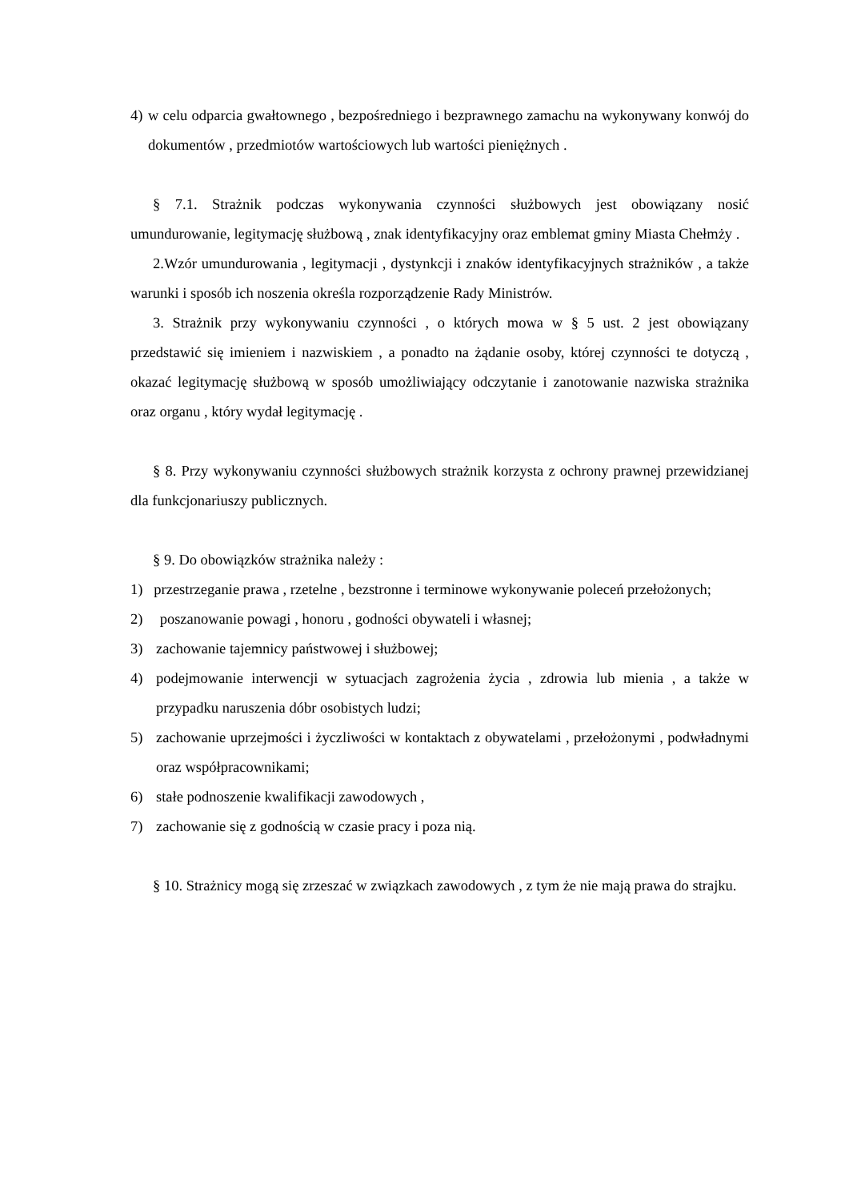4) w celu odparcia gwałtownego , bezpośredniego i bezprawnego zamachu na wykonywany konwój do dokumentów , przedmiotów wartościowych lub wartości pieniężnych .
§ 7.1. Strażnik podczas wykonywania czynności służbowych jest obowiązany nosić umundurowanie, legitymację służbową , znak identyfikacyjny oraz emblemat gminy Miasta Chełmży .
2.Wzór umundurowania , legitymacji , dystynkcji i znaków identyfikacyjnych strażników , a także warunki i sposób ich noszenia określa rozporządzenie Rady Ministrów.
3. Strażnik przy wykonywaniu czynności , o których mowa w § 5 ust. 2 jest obowiązany przedstawić się imieniem i nazwiskiem , a ponadto na żądanie osoby, której czynności te dotyczą , okazać legitymację służbową w sposób umożliwiający odczytanie i zanotowanie nazwiska strażnika oraz organu , który wydał legitymację .
§ 8. Przy wykonywaniu czynności służbowych strażnik korzysta z ochrony prawnej przewidzianej dla funkcjonariuszy publicznych.
§ 9. Do obowiązków strażnika należy :
1) przestrzeganie prawa , rzetelne , bezstronne i terminowe wykonywanie poleceń przełożonych;
2) poszanowanie powagi , honoru , godności obywateli i własnej;
3) zachowanie tajemnicy państwowej i służbowej;
4) podejmowanie interwencji w sytuacjach zagrożenia życia , zdrowia lub mienia , a także w przypadku naruszenia dóbr osobistych ludzi;
5) zachowanie uprzejmości i życzliwości w kontaktach z obywatelami , przełożonymi , podwładnymi oraz współpracownikami;
6) stałe podnoszenie kwalifikacji zawodowych ,
7) zachowanie się z godnością w czasie pracy i poza nią.
§ 10. Strażnicy mogą się zrzeszać w związkach zawodowych , z tym że nie mają prawa do strajku.